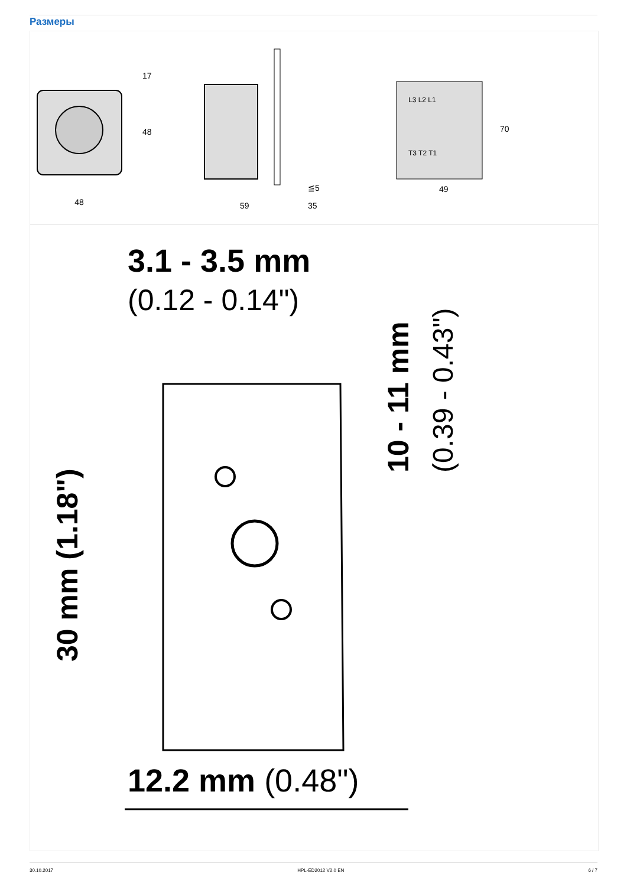Размеры
48
48
17
59
35
≦5
L3 L2 L1
T3 T2 T1
49
70
3.1 - 3.5 mm
(0.12 - 0.14")
10 - 11 mm
(0.39 - 0.43")
30 mm (1.18")
12.2 mm (0.48")
30.10.2017 HPL-ED2012 V2.0 EN 6 / 7